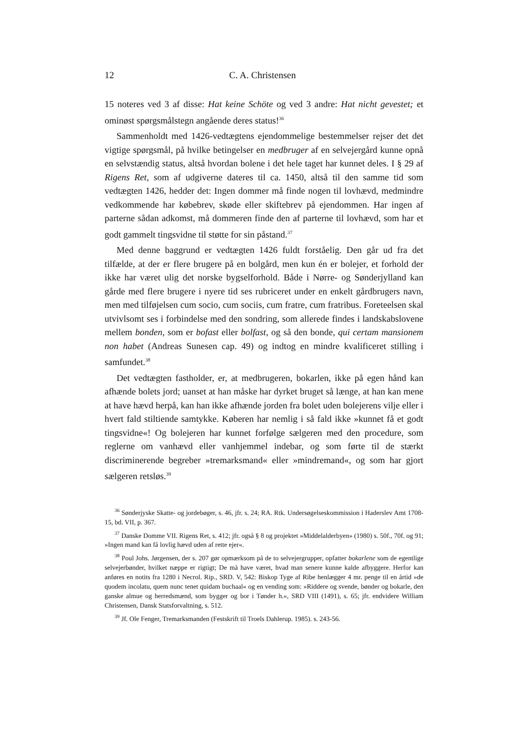12 C. A. Christensen
15 noteres ved 3 af disse: Hat keine Schöte og ved 3 andre: Hat nicht gevestet; et ominøst spørgsmålstegn angående deres status!<sup>36</sup>
Sammenholdt med 1426-vedtægtens ejendommelige bestemmelser rejser det det vigtige spørgsmål, på hvilke betingelser en medbruger af en selvejergård kunne opnå en selvstændig status, altså hvordan bolene i det hele taget har kunnet deles. I § 29 af Rigens Ret, som af udgiverne dateres til ca. 1450, altså til den samme tid som vedtægten 1426, hedder det: Ingen dommer må finde nogen til lovhævd, medmindre vedkommende har købebrev, skøde eller skiftebrev på ejendommen. Har ingen af parterne sådan adkomst, må dommeren finde den af parterne til lovhævd, som har et godt gammelt tingsvidne til støtte for sin påstand.<sup>37</sup>
Med denne baggrund er vedtægten 1426 fuldt forståelig. Den går ud fra det tilfælde, at der er flere brugere på en bolgård, men kun én er bolejer, et forhold der ikke har været ulig det norske bygselforhold. Både i Nørre- og Sønderjylland kan gårde med flere brugere i nyere tid ses rubriceret under en enkelt gårdbrugers navn, men med tilføjelsen cum socio, cum sociis, cum fratre, cum fratribus. Foreteelsen skal utvivlsomt ses i forbindelse med den sondring, som allerede findes i landskabslovene mellem bonden, som er bofast eller bolfast, og så den bonde, qui certam mansionem non habet (Andreas Sunesen cap. 49) og indtog en mindre kvalificeret stilling i samfundet.<sup>38</sup>
Det vedtægten fastholder, er, at medbrugeren, bokarlen, ikke på egen hånd kan afhænde bolets jord; uanset at han måske har dyrket bruget så længe, at han kan mene at have hævd herpå, kan han ikke afhænde jorden fra bolet uden bolejerens vilje eller i hvert fald stiltiende samtykke. Køberen har nemlig i så fald ikke »kunnet få et godt tingsvidne«! Og bolejeren har kunnet forfølge sælgeren med den procedure, som reglerne om vanhævd eller vanhjemmel indebar, og som førte til de stærkt discriminerende begreber »tremarksmand« eller »mindremand«, og som har gjort sælgeren retsløs.<sup>39</sup>
<sup>36</sup> Sønderjyske Skatte- og jordebøger, s. 46, jfr. s. 24; RA. Rtk. Undersøgelseskommission i Haderslev Amt 1708-15, bd. VII, p. 367.
<sup>37</sup> Danske Domme VII. Rigens Ret, s. 412; jfr. også § 8 og projektet »Middelalderbyen» (1980) s. 50f., 70f. og 91; »Ingen mand kan få lovlig hævd uden af rette ejer«.
<sup>38</sup> Poul Johs. Jørgensen, der s. 207 gør opmærksom på de to selvejergrupper, opfatter bokarlene som de egentlige selvejerbønder, hvilket næppe er rigtigt; De må have været, hvad man senere kunne kalde afbyggere. Herfor kan anføres en notits fra 1280 i Necrol. Rip., SRD. V, 542: Biskop Tyge af Ribe henlægger 4 mr. penge til en årtid »de quodem incolatu, quem nunc tenet quidam buchaal« og en vending som: »Riddere og svende, bønder og bokarle, den ganske almue og herredsmænd, som bygger og bor i Tønder h.«, SRD VIII (1491), s. 65; jfr. endvidere William Christensen, Dansk Statsforvaltning, s. 512.
<sup>39</sup> Jf. Ole Fenger, Tremarksmanden (Festskrift til Troels Dahlerup. 1985). s. 243-56.